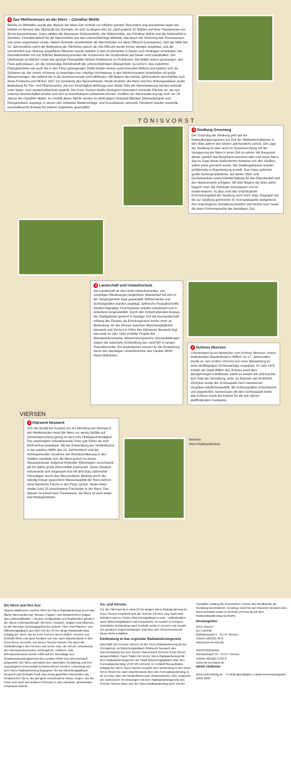5 Das Mühlenwesen an der Niers – Clörather Mühle
Bereits im Mittelalter wurde das Wasser der Niers zum Antrieb von Mühlen genutzt. Besonders eng beisammen lagen die Mühlen im Bereich des Oberlaufs bis Süchteln, wo sich zu Beginn des 19. Jahrhunderts 21 Mühlen auf einer Flussstrecke von 30 km konzentrierten. Dazu zählten die Neersener Schlossmühle, die Gibbermühle, die Clörather Mühle und die Holtzmühle in Süchteln. Charakteristisch für die Niersmühlen war das unterschlächtige Mühlrad, das durch die Strömung des Flusswassers von unten angetrieben wurde. Neben Getreide verarbeiteten die Niersmühlen vor allem Ölfrucht (Leinsamen). Seit der Mitte des 19. Jahrhunderts nahm die Bedeutung der Ölmühlen jedoch ab. Die Ölfrucht wurde immer weniger angebaut, und der vornehmlich aus Übersee eingeführte Ölsamen wurde seitdem in den Großmühlen in Neuss und Uerdingen verarbeitet. Die Getreidemühlen mit nur örtlicher Bedeutung konnten der Konkurrenz der Großmühlen auf Dauer nicht standhalten. Der Überbesatz an Mühlen sowie das geringe Flussgefälle führten fortdauernd zu Problemen: Die Müller waren gezwungen, den Fluss aufzustauen, um die notwendige Antriebskraft der unterschlächtigen Wasserräder zu sichern. Das natürliche Flussgeschiebe wie auch die in den Fluss gelangenden Stoffe fanden keinen ausreichenden Abfluss und setzten sich als Schlamm ab, der immer schwerer zu beseitigen war. Häufige Hochwasser in den Wintermonaten hinterließen oft große Wassermengen, die vielfach bis in die Sommermonate nicht abflossen. Mit Beginn des letzten Jahrhunderts verschärften sich diese Probleme und führten 1927 zur Gründung des Niersverbands. Heute besitzen die Niers und ihre Nebengewässer große Bedeutung für Tier- und Pflanzenarten, die von Feuchtigkeit abhängig sind. Weite Teile der Niersniederung wurden deshalb unter Natur- und Landschaftsschutz gestellt. Der Kreis Viersen kaufte ökologisch besonders wertvolle Flächen an, die nun extensiv bewirtschaftet werden und sich zu Auenbiotopen entwickeln können. Inmitten der Niersniederung lag noch vor 70 Jahren die Clörather Mühle. Im Umfeld dieser Mühle wurden im ehemaligen Flussbett Blänken (Wiesentümpel) und Kleingewässer angelegt, in denen sich zeitweise Niederschlags- und Grundwasser sammelt. Hierdurch wurden wertvolle wechselfeuchte Biotope für seltene Vogelarten geschaffen.
TÖNISVORST
4 Siedlung Grenzweg
Der Ursprung der Siedlung geht auf ein Notsiedlungsprogramm zur Zeit der Weltwirtschaftskrise in den 30er-Jahren des letzten Jahrhunderts zurück. Die Lage der Siedlung ist aber auch im Zusammenhang mit der Verlagerung der Niers in jener Zeit zu sehen: Als Baugrund diente nämlich das Bruchland zwischen alter und neuer Niers, das im Zuge dieser Maßnahmen teilweise von den Siedlern selbst urbar gemacht wurde. Die Siedlungshäuser wurden größtenteils in Eigenleistung erstellt. Zum Haus gehörten große Gartengrundstücke, auf denen Obst- und Gemüseanbau sowie Kleintierhaltung für den Eigenbedarf und den Nebenerwerb erfolgten. Mit dem Beginn der 60er-Jahre begann man, die Gebäude auszubauen und zu modernisieren, so dass sich das ursprüngliche Erscheinungsbild der Siedlung nicht mehr zeigt. Dagegen hat die zur Siedlung gehörende St. Konradskapelle weitgehend ihre ursprüngliche Gestaltung bewahrt und besitzt noch heute die klare Formensprache der damaligen Zeit.
3 Landschaft und Umweltschutz
Die Landschaft an dem einst mäandrierenden, von sumpfigen Niederungen begleiteten Wasserlauf hat sich in der Vergangenheit stark gewandelt: Mühlenwerke und Schlossgräben wurden angelegt, zahlreiche Flussabschnitte wurden begradigt, Feuchtwiesen wurden entwässert und in Ackerland umgewandelt. Durch den fortschreitenden Ausbau der Stadtgebiete gewinnt in heutiger Zeit die Auenlandschaft entlang des Flusses als Erholungsraum immer mehr an Bedeutung. An der Grenze zwischen Mönchengladbach-Neuwerk und Viersen in Höhe des Klärwerks Neuwerk liegt das erste im Jahr 1991 erstellte Projekt des Niersauenkonzeptes. Abwechslungsreiche Uferausbildungen zeigen die naturnahe Entwicklung des rund 500 m langen Flussabschnitts. Ein Gedenkstein erinnert an die Einweihung durch den damaligen Umweltminister des Landes NRW, Klaus Mathiesen.
2 Schloss Neersen
Lohnenswert ist ein Abstecher zum Schloss Neersen, einem bedeutenden Baudenkmal in Willich. Im 17. Jahrhundert wurde es vom Grafen Virmond von einer Wasserburg zu einer dreiflügeligen Schlossanlage umgebaut. Im Jahr 1970 erwarb die Stadt Willich das Schloss samt dem dazugehörigen Landbesitz, baute es wieder auf und brachte dort Teile der Verwaltung unter. Im Rahmen der EUROGA 2002plus wurde der Schlosspark nach historischen Vorgaben wiederhergestellt, die Schlossgräben entschlammt und abgedichtet. Gemeinsam mit dem Schlosspark bietet das Schloss heute die Kulisse für die seit Jahren stattfindenden Festspiele.
VIERSEN
1 Klärwerk Neuwerk
Von der Quelle bei Kuckum bis zur Mündung bei Gennep in den Niederlanden weist die Niers nur wenig Gefälle auf. Dementsprechend gering ist auch ihre Fließgeschwindigkeit. Der ursprünglich mäandrierende Fluss galt früher als sehr fischreiches Gewässer. Mit der Entwicklung der Textilindustrie in der zweiten Hälfte des 19. Jahrhunderts und der einhergehenden Zunahme der Wohnbevölkerung in den Städten wandelte sich die Niers jedoch zu einem Abwasserkanal. Aufgrund fehlender Kläranlagen verschwand die bis dahin große Artenvielfalt zusehends. Diese Situation verbesserte sich insgesamt erst mit dem Bau zahlreicher Kläranlagen durch den Niersverband. Bedingt durch die ständig besser gewordene Wasserqualität der Niers kehren einst heimische Fische in den Fluss zurück. Heute leben wieder rund 25 verschiedene Fischarten in der Niers. Das Wasser ist jedoch kein Trinkwasser, die Niers ist auch leider kein Badegewässer.
Neersen
Niers-Radwanderweg
Die Niers und ihre Aue
Abseits städtischer Zentren führt der Niers-Radwanderweg durch das flache Niersniederung. Wiesen, Pappel- und Weidenreihen prägen das Landschaftsbild – Hecken, Feldgehölze und Kopfweiden gliedern die offene Kulturlandschaft. Mit ihren Tümpeln, Gräben und Altarmen ist die Niersaue Rückzugsgebiet für seltene Tiere und Pflanzen. Von Mönchengladbach aus führt Sie der 24 km lange Radwanderweg entlang der Niers, die im Kreis Viersen durch Willich, Viersen und Grefrath fließt und dann nördlich von hier nach Wachtendonk in den Kreis Kleve wechselt. Auf dieser Strecke können Sie auch die Veränderungen des Flusses und seiner Aue, die mit der Umsetzung des Niersauenkonzeptes einhergehen, erfahren. Das Niersauenkonzept wurde 1990 auf der Grundlage des Gewässerauenprogramms des Landes NRW vom Niersverband aufgestellt. Der Niers soll damit eine naturnahe Gestaltung und ihre ursprüngliche Artenvielfalt zurückverliehen werden. Unterwegs auf dem Niers-Radwanderweg begegnen Sie bei Mönchengladbach-Neuwerk und Grefrath-Oedt zwei fertig gestellten Abschnitten der renaturierten Niers, die auf ganz verschiedene Weise zeigen, wie der Fluss sich auch auf anderen Strecken in den nächsten Jahrzehnten entwickeln könnte.
An- und Abreise
Für die Fahrt auf dem etwa 24 km langen Niers-Radwanderweg im Kreis Viersen empfiehlt sich die Anreise mit dem Zug. Bahnhöfe befinden sich im Süden (Mönchengladbach-Lürrip – halbstündlich nach Mönchengladbach und Düsseldorf), im Norden in Kempen (stündliche Verbindung nach Krefeld) sowie in Viersen und Anrath. Die genauen Zugverbindungen sind über den Verkehrsverbund Rhein-Ruhr erhältlich.
Einbindung in das regionale Radwanderwegenetz
Innerhalb des Kreises Viersen ist der Niers-Radwanderweg ab der Kreisgrenze zu Mönchengladbach (Klärwerk Neuwerk des Niersverbands) bis zum Kloster Mariendonk (Grenze Kreis Kleve) ausgeschildert. Nach Süden hin ist der Niers-Radwanderweg mit dem Radwanderwegenetz der Stadt Mönchengladbach über den Fernradwanderweg 13 (R 13) vernetzt. Er verläuft flussaufwärts entlang der Niers. Nach Norden besteht eine Verbindung in den Kreis Kleve hinein bis nach Wachtendonk über den Fernradwanderweg 11 (R 11) bzw. über die NiederRheinroute (Nebenstrecke 101). Aufgrund der zahlreichen Vernetzungen mit dem Radwanderwegenetz des Kreises Viersen lässt sich der Niers-Radwanderweg auch mit der Fietsallee entlang der historischen Trasse des Nordkanals als Rundweg kombinieren. Einstiege sind hier am Klärwerk Neuwerk des Niersverbands sowie in Grefrath (Kreuzung mit dem Radrundwanderweg Grefrath).
Herausgeber:
Kreis Viersen
Der Landrat
Rathausmarkt 3 · 41747 Viersen
Telefon (02162) 39-0
www.kreis-viersen.de
NIERSVERBAND
Niersverband 10 · 41747 Viersen
Telefon (02162) 3704-0
www.niersverband.de
NIERS VERBAND
www.cadvertising.de · © Kartengrundlagen: Landesvermessungsamt NRW 2005